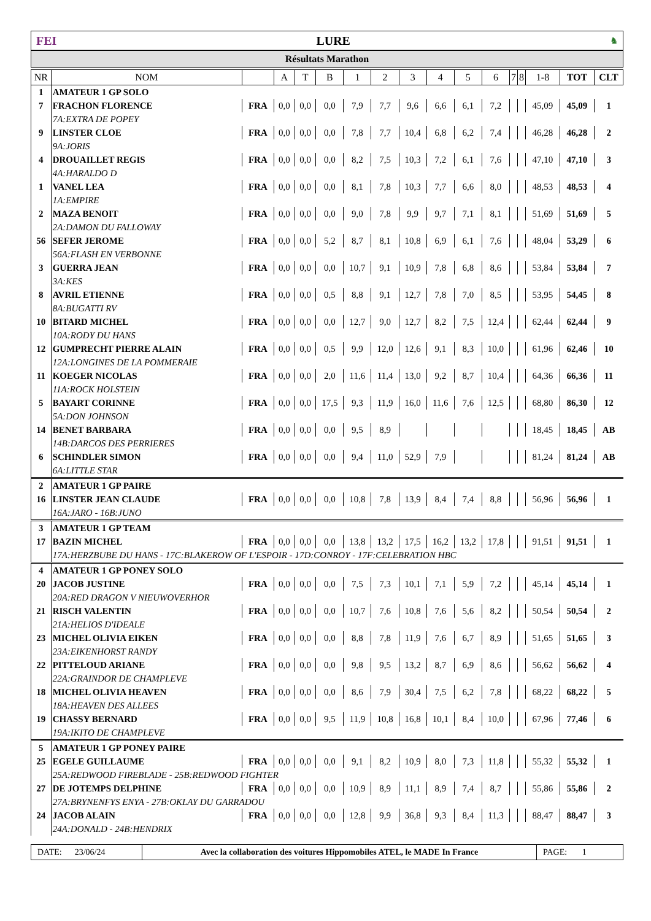FEI LURE ♞
Résultats Marathon
| NR | NOM | | A | T | B | 1 | 2 | 3 | 4 | 5 | 6 | 7 | 8 | 1-8 | TOT | CLT |
| --- | --- | --- | --- | --- | --- | --- | --- | --- | --- | --- | --- | --- | --- | --- | --- | --- |
| 1 | AMATEUR 1 GP SOLO | | | | | | | | | | | | | | | |
| 7 | FRACHON FLORENCE | FRA | 0,0 | 0,0 | 0,0 | 7,9 | 7,7 | 9,6 | 6,6 | 6,1 | 7,2 | | | 45,09 | 45,09 | 1 |
| | 7A:EXTRA DE POPEY | | | | | | | | | | | | | | | |
| 9 | LINSTER CLOE | FRA | 0,0 | 0,0 | 0,0 | 7,8 | 7,7 | 10,4 | 6,8 | 6,2 | 7,4 | | | 46,28 | 46,28 | 2 |
| | 9A:JORIS | | | | | | | | | | | | | | | |
| 4 | DROUAILLET REGIS | FRA | 0,0 | 0,0 | 0,0 | 8,2 | 7,5 | 10,3 | 7,2 | 6,1 | 7,6 | | | 47,10 | 47,10 | 3 |
| | 4A:HARALDO D | | | | | | | | | | | | | | | |
| 1 | VANEL LEA | FRA | 0,0 | 0,0 | 0,0 | 8,1 | 7,8 | 10,3 | 7,7 | 6,6 | 8,0 | | | 48,53 | 48,53 | 4 |
| | 1A:EMPIRE | | | | | | | | | | | | | | | |
| 2 | MAZA BENOIT | FRA | 0,0 | 0,0 | 0,0 | 9,0 | 7,8 | 9,9 | 9,7 | 7,1 | 8,1 | | | 51,69 | 51,69 | 5 |
| | 2A:DAMON DU FALLOWAY | | | | | | | | | | | | | | | |
| 56 | SEFER JEROME | FRA | 0,0 | 0,0 | 5,2 | 8,7 | 8,1 | 10,8 | 6,9 | 6,1 | 7,6 | | | 48,04 | 53,29 | 6 |
| | 56A:FLASH EN VERBONNE | | | | | | | | | | | | | | | |
| 3 | GUERRA JEAN | FRA | 0,0 | 0,0 | 0,0 | 10,7 | 9,1 | 10,9 | 7,8 | 6,8 | 8,6 | | | 53,84 | 53,84 | 7 |
| | 3A:KES | | | | | | | | | | | | | | | |
| 8 | AVRIL ETIENNE | FRA | 0,0 | 0,0 | 0,5 | 8,8 | 9,1 | 12,7 | 7,8 | 7,0 | 8,5 | | | 53,95 | 54,45 | 8 |
| | 8A:BUGATTI RV | | | | | | | | | | | | | | | |
| 10 | BITARD MICHEL | FRA | 0,0 | 0,0 | 0,0 | 12,7 | 9,0 | 12,7 | 8,2 | 7,5 | 12,4 | | | 62,44 | 62,44 | 9 |
| | 10A:RODY DU HANS | | | | | | | | | | | | | | | |
| 12 | GUMPRECHT PIERRE ALAIN | FRA | 0,0 | 0,0 | 0,5 | 9,9 | 12,0 | 12,6 | 9,1 | 8,3 | 10,0 | | | 61,96 | 62,46 | 10 |
| | 12A:LONGINES DE LA POMMERAIE | | | | | | | | | | | | | | | |
| 11 | KOEGER NICOLAS | FRA | 0,0 | 0,0 | 2,0 | 11,6 | 11,4 | 13,0 | 9,2 | 8,7 | 10,4 | | | 64,36 | 66,36 | 11 |
| | 11A:ROCK HOLSTEIN | | | | | | | | | | | | | | | |
| 5 | BAYART CORINNE | FRA | 0,0 | 0,0 | 17,5 | 9,3 | 11,9 | 16,0 | 11,6 | 7,6 | 12,5 | | | 68,80 | 86,30 | 12 |
| | 5A:DON JOHNSON | | | | | | | | | | | | | | | |
| 14 | BENET BARBARA | FRA | 0,0 | 0,0 | 0,0 | 9,5 | 8,9 | | | | | | | 18,45 | 18,45 | AB |
| | 14B:DARCOS DES PERRIERES | | | | | | | | | | | | | | | |
| 6 | SCHINDLER SIMON | FRA | 0,0 | 0,0 | 0,0 | 9,4 | 11,0 | 52,9 | 7,9 | | | | | 81,24 | 81,24 | AB |
| | 6A:LITTLE STAR | | | | | | | | | | | | | | | |
| 2 | AMATEUR 1 GP PAIRE | | | | | | | | | | | | | | | |
| 16 | LINSTER JEAN CLAUDE | FRA | 0,0 | 0,0 | 0,0 | 10,8 | 7,8 | 13,9 | 8,4 | 7,4 | 8,8 | | | 56,96 | 56,96 | 1 |
| | 16A:JARO - 16B:JUNO | | | | | | | | | | | | | | | |
| 3 | AMATEUR 1 GP TEAM | | | | | | | | | | | | | | | |
| 17 | BAZIN MICHEL | FRA | 0,0 | 0,0 | 0,0 | 13,8 | 13,2 | 17,5 | 16,2 | 13,2 | 17,8 | | | 91,51 | 91,51 | 1 |
| | 17A:HERZBUBE DU HANS - 17C:BLAKEROW OF L'ESPOIR - 17D:CONROY - 17F:CELEBRATION HBC | | | | | | | | | | | | | | | |
| 4 | AMATEUR 1 GP PONEY SOLO | | | | | | | | | | | | | | | |
| 20 | JACOB JUSTINE | FRA | 0,0 | 0,0 | 0,0 | 7,5 | 7,3 | 10,1 | 7,1 | 5,9 | 7,2 | | | 45,14 | 45,14 | 1 |
| | 20A:RED DRAGON V NIEUWOVERHOR | | | | | | | | | | | | | | | |
| 21 | RISCH VALENTIN | FRA | 0,0 | 0,0 | 0,0 | 10,7 | 7,6 | 10,8 | 7,6 | 5,6 | 8,2 | | | 50,54 | 50,54 | 2 |
| | 21A:HELIOS D'IDEALE | | | | | | | | | | | | | | | |
| 23 | MICHEL OLIVIA EIKEN | FRA | 0,0 | 0,0 | 0,0 | 8,8 | 7,8 | 11,9 | 7,6 | 6,7 | 8,9 | | | 51,65 | 51,65 | 3 |
| | 23A:EIKENHORST RANDY | | | | | | | | | | | | | | | |
| 22 | PITTELOUD ARIANE | FRA | 0,0 | 0,0 | 0,0 | 9,8 | 9,5 | 13,2 | 8,7 | 6,9 | 8,6 | | | 56,62 | 56,62 | 4 |
| | 22A:GRAINDOR DE CHAMPLEVE | | | | | | | | | | | | | | | |
| 18 | MICHEL OLIVIA HEAVEN | FRA | 0,0 | 0,0 | 0,0 | 8,6 | 7,9 | 30,4 | 7,5 | 6,2 | 7,8 | | | 68,22 | 68,22 | 5 |
| | 18A:HEAVEN DES ALLEES | | | | | | | | | | | | | | | |
| 19 | CHASSY BERNARD | FRA | 0,0 | 0,0 | 9,5 | 11,9 | 10,8 | 16,8 | 10,1 | 8,4 | 10,0 | | | 67,96 | 77,46 | 6 |
| | 19A:IKITO DE CHAMPLEVE | | | | | | | | | | | | | | | |
| 5 | AMATEUR 1 GP PONEY PAIRE | | | | | | | | | | | | | | | |
| 25 | EGELE GUILLAUME | FRA | 0,0 | 0,0 | 0,0 | 9,1 | 8,2 | 10,9 | 8,0 | 7,3 | 11,8 | | | 55,32 | 55,32 | 1 |
| | 25A:REDWOOD FIREBLADE - 25B:REDWOOD FIGHTER | | | | | | | | | | | | | | | |
| 27 | DE JOTEMPS DELPHINE | FRA | 0,0 | 0,0 | 0,0 | 10,9 | 8,9 | 11,1 | 8,9 | 7,4 | 8,7 | | | 55,86 | 55,86 | 2 |
| | 27A:BRYNENFYS ENYA - 27B:OKLAY DU GARRADOU | | | | | | | | | | | | | | | |
| 24 | JACOB ALAIN | FRA | 0,0 | 0,0 | 0,0 | 12,8 | 9,9 | 36,8 | 9,3 | 8,4 | 11,3 | | | 88,47 | 88,47 | 3 |
| | 24A:DONALD - 24B:HENDRIX | | | | | | | | | | | | | | | |
DATE: 23/06/24 Avec la collaboration des voitures Hippomobiles ATEL, le MADE In France
PAGE: 1